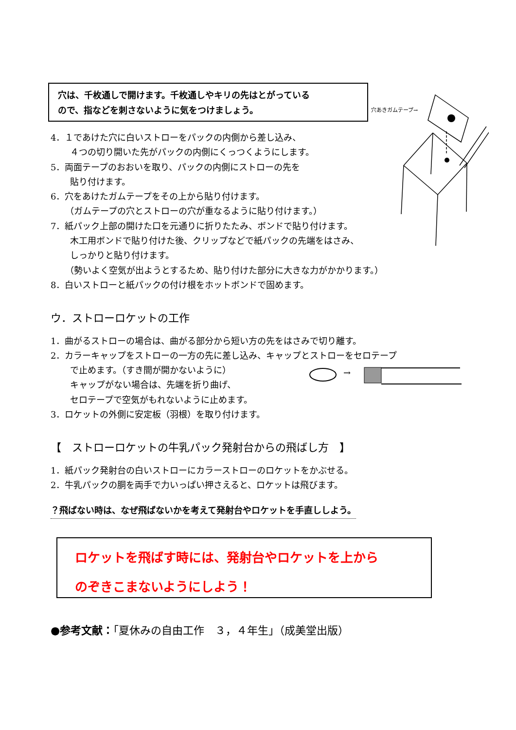穴は、千枚通しで開けます。千枚通しやキリの先はとがっている
ので、指などを刺さないように気をつけましょう。
穴あきガムテープ→
→
4．１であけた穴に白いストローをパックの内側から差し込み、
４つの切り開いた先がパックの内側にくっつくようにします。
5．両面テープのおおいを取り、パックの内側にストローの先を
貼り付けます。
6．穴をあけたガムテープをその上から貼り付けます。
（ガムテープの穴とストローの穴が重なるように貼り付けます。）
7．紙パック上部の開けた口を元通りに折りたたみ、ボンドで貼り付けます。
木工用ボンドで貼り付けた後、クリップなどで紙パックの先端をはさみ、
しっかりと貼り付けます。
（勢いよく空気が出ようとするため、貼り付けた部分に大きな力がかかります。）
8．白いストローと紙パックの付け根をホットボンドで固めます。
ウ．ストローロケットの工作
1．曲がるストローの場合は、曲がる部分から短い方の先をはさみで切り離す。
2．カラーキャップをストローの一方の先に差し込み、キャップとストローをセロテープ
で止めます。（すき間が開かないように）
キャップがない場合は、先端を折り曲げ、
セロテープで空気がもれないように止めます。
3．ロケットの外側に安定板（羽根）を取り付けます。
【　ストローロケットの牛乳パック発射台からの飛ばし方　】
1．紙パック発射台の白いストローにカラーストローのロケットをかぶせる。
2．牛乳パックの胴を両手で力いっぱい押さえると、ロケットは飛びます。
？飛ばない時は、なぜ飛ばないかを考えて発射台やロケットを手直ししよう。
ロケットを飛ばす時には、発射台やロケットを上から
のぞきこまないようにしよう！
●参考文献：「夏休みの自由工作　３，４年生」（成美堂出版）